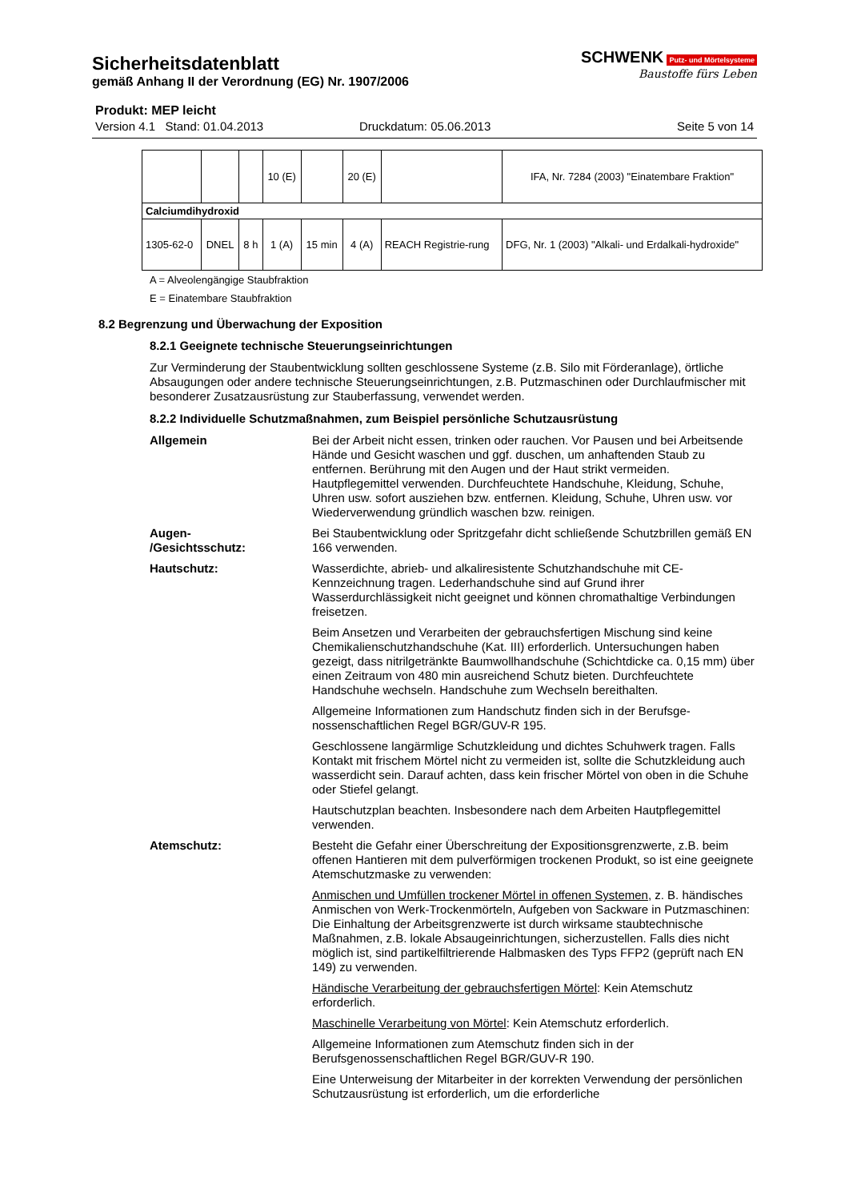Sicherheitsdatenblatt
gemäß Anhang II der Verordnung (EG) Nr. 1907/2006
SCHWENK Putz- und Mörtelsysteme
Baustoffe fürs Leben
Produkt: MEP leicht
Version 4.1 Stand: 01.04.2013 Druckdatum: 05.06.2013 Seite 5 von 14
| | | | 10 (E) | | 20 (E) | | IFA, Nr. 7284 (2003) "Einatembare Fraktion" |
| Calciumdihydroxid | | | | | | | |
| 1305-62-0 | DNEL | 8 h | 1 (A) | 15 min | 4 (A) | REACH Registrie-rung | DFG, Nr. 1 (2003) "Alkali- und Erdalkali-hydroxide" |
A = Alveolengängige Staubfraktion
E = Einatembare Staubfraktion
8.2 Begrenzung und Überwachung der Exposition
8.2.1 Geeignete technische Steuerungseinrichtungen
Zur Verminderung der Staubentwicklung sollten geschlossene Systeme (z.B. Silo mit Förderanlage), örtliche Absaugungen oder andere technische Steuerungseinrichtungen, z.B. Putzmaschinen oder Durchlaufmischer mit besonderer Zusatzausrüstung zur Stauberfassung, verwendet werden.
8.2.2 Individuelle Schutzmaßnahmen, zum Beispiel persönliche Schutzausrüstung
Allgemein Bei der Arbeit nicht essen, trinken oder rauchen. Vor Pausen und bei Arbeitsende Hände und Gesicht waschen und ggf. duschen, um anhaftenden Staub zu entfernen. Berührung mit den Augen und der Haut strikt vermeiden. Hautpflegemittel verwenden. Durchfeuchtete Handschuhe, Kleidung, Schuhe, Uhren usw. sofort ausziehen bzw. entfernen. Kleidung, Schuhe, Uhren usw. vor Wiederverwendung gründlich waschen bzw. reinigen.
Augen-
/Gesichtsschutz:
Bei Staubentwicklung oder Spritzgefahr dicht schließende Schutzbrillen gemäß EN 166 verwenden.
Hautschutz: Wasserdichte, abrieb- und alkaliresistente Schutzhandschuhe mit CE-Kennzeichnung tragen. Lederhandschuhe sind auf Grund ihrer Wasserdurchlässigkeit nicht geeignet und können chromathaltige Verbindungen freisetzen.
Beim Ansetzen und Verarbeiten der gebrauchsfertigen Mischung sind keine Chemikalienschutzhandschuhe (Kat. III) erforderlich. Untersuchungen haben gezeigt, dass nitrilgetränkte Baumwollhandschuhe (Schichtdicke ca. 0,15 mm) über einen Zeitraum von 480 min ausreichend Schutz bieten. Durchfeuchtete Handschuhe wechseln. Handschuhe zum Wechseln bereithalten.
Allgemeine Informationen zum Handschutz finden sich in der Berufsge-nossenschaftlichen Regel BGR/GUV-R 195.
Geschlossene langärmlige Schutzkleidung und dichtes Schuhwerk tragen. Falls Kontakt mit frischem Mörtel nicht zu vermeiden ist, sollte die Schutzkleidung auch wasserdicht sein. Darauf achten, dass kein frischer Mörtel von oben in die Schuhe oder Stiefel gelangt.
Hautschutzplan beachten. Insbesondere nach dem Arbeiten Hautpflegemittel verwenden.
Atemschutz: Besteht die Gefahr einer Überschreitung der Expositionsgrenzwerte, z.B. beim offenen Hantieren mit dem pulverförmigen trockenen Produkt, so ist eine geeignete Atemschutzmaske zu verwenden:
Anmischen und Umfüllen trockener Mörtel in offenen Systemen, z. B. händisches Anmischen von Werk-Trockenmörteln, Aufgeben von Sackware in Putzmaschinen: Die Einhaltung der Arbeitsgrenzwerte ist durch wirksame staubtechnische Maßnahmen, z.B. lokale Absaugeinrichtungen, sicherzustellen. Falls dies nicht möglich ist, sind partikelfiltrierende Halbmasken des Typs FFP2 (geprüft nach EN 149) zu verwenden.
Händische Verarbeitung der gebrauchsfertigen Mörtel: Kein Atemschutz erforderlich.
Maschinelle Verarbeitung von Mörtel: Kein Atemschutz erforderlich.
Allgemeine Informationen zum Atemschutz finden sich in der Berufsgenossenschaftlichen Regel BGR/GUV-R 190.
Eine Unterweisung der Mitarbeiter in der korrekten Verwendung der persönlichen Schutzausrüstung ist erforderlich, um die erforderliche